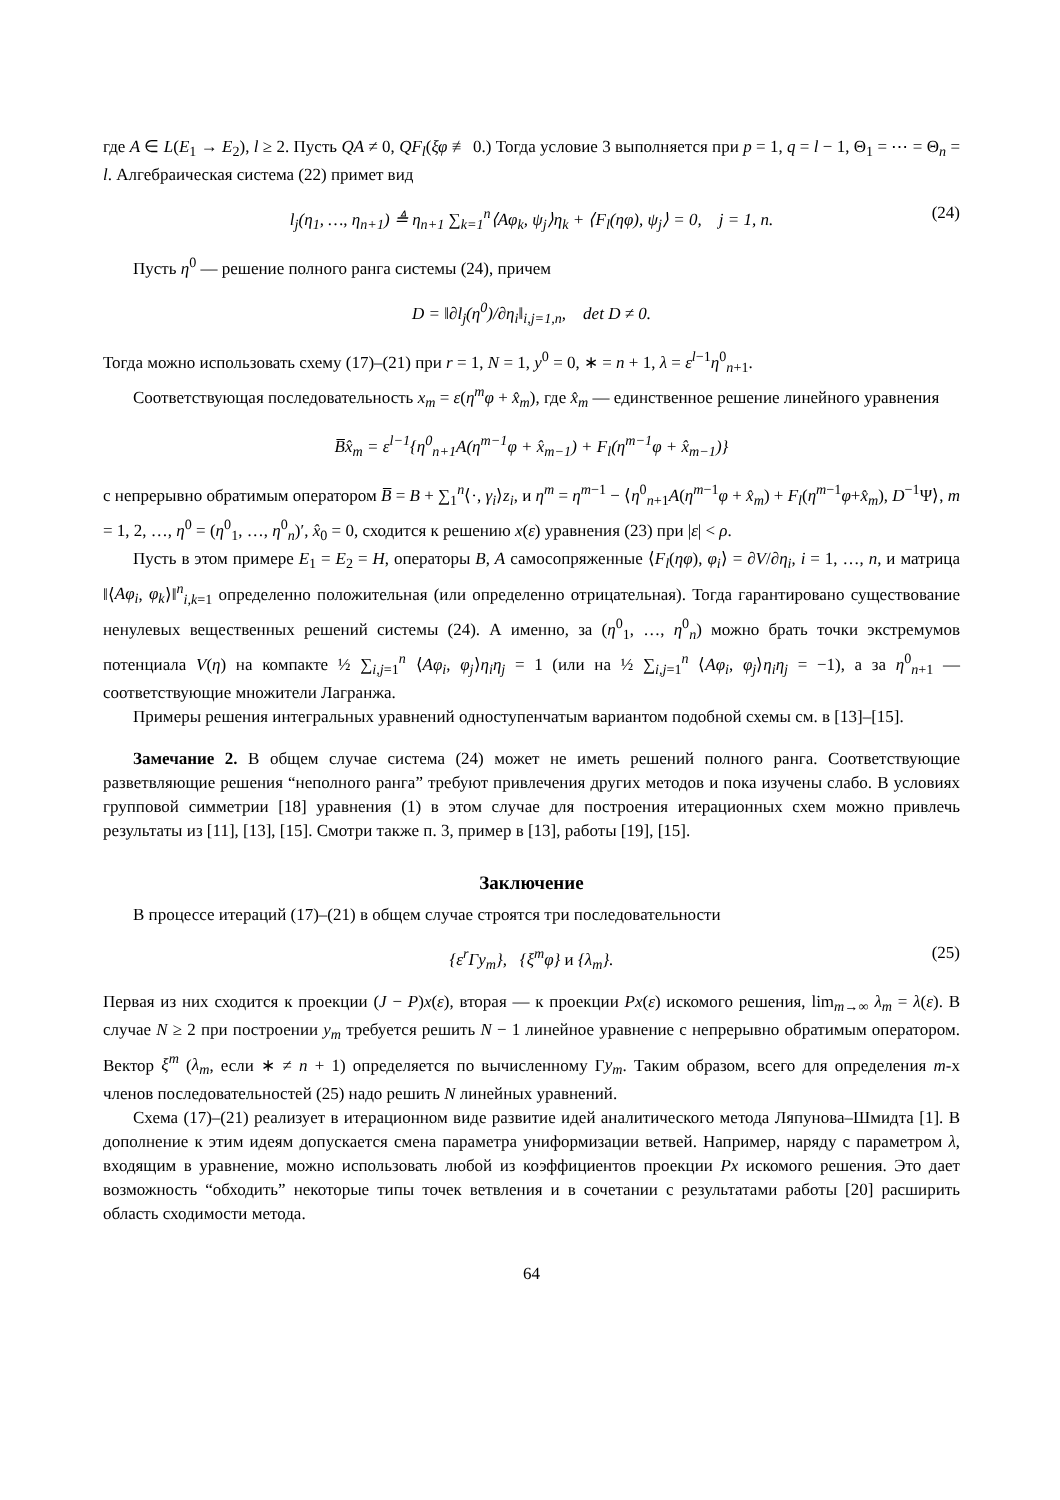где A ∈ L(E<sub>1</sub> → E<sub>2</sub>), l ≥ 2. Пусть QA ≠ 0, QF<sub>l</sub>(ξφ ≢ 0.) Тогда условие 3 выполняется при p = 1, q = l − 1, Θ<sub>1</sub> = ⋯ = Θ<sub>n</sub> = l. Алгебраическая система (22) примет вид
l<sub>j</sub>(η<sub>1</sub>, …, η<sub>n+1</sub>) ≜ η<sub>n+1</sub> ∑<sub>k=1</sub><sup>n</sup>⟨Aφ<sub>k</sub>, ψ<sub>j</sub>⟩η<sub>k</sub> + ⟨F<sub>l</sub>(ηφ), ψ<sub>j</sub>⟩ = 0, j = 1, n. (24)
Пусть η<sup>0</sup> — решение полного ранга системы (24), причем
D = ‖∂l<sub>j</sub>(η<sup>0</sup>)/∂η<sub>i</sub>‖<sub>i,j=1,n</sub>, det D ≠ 0.
Тогда можно использовать схему (17)–(21) при r = 1, N = 1, y<sup>0</sup> = 0, ∗ = n + 1, λ = ε<sup>l−1</sup>η<sup>0</sup><sub>n+1</sub>.
Соответствующая последовательность x<sub>m</sub> = ε(η<sup>m</sup>φ + x̂<sub>m</sub>), где x̂<sub>m</sub> — единственное решение линейного уравнения
B̅x̂<sub>m</sub> = ε<sup>l−1</sup>{η<sup>0</sup><sub>n+1</sub>A(η<sup>m−1</sup>φ + x̂<sub>m−1</sub>) + F<sub>l</sub>(η<sup>m−1</sup>φ + x̂<sub>m−1</sub>)}
с непрерывно обратимым оператором B̅ = B + ∑<sub>1</sub><sup>n</sup>⟨·, γ<sub>i</sub>⟩z<sub>i</sub>, и η<sup>m</sup> = η<sup>m−1</sup> − ⟨η<sup>0</sup><sub>n+1</sub>A(η<sup>m−1</sup>φ + x̂<sub>m</sub>) + F<sub>l</sub>(η<sup>m−1</sup>φ+x̂<sub>m</sub>), D<sup>−1</sup>Ψ⟩, m = 1, 2, …, η<sup>0</sup> = (η<sup>0</sup><sub>1</sub>, …, η<sup>0</sup><sub>n</sub>)′, x̂<sub>0</sub> = 0, сходится к решению x(ε) уравнения (23) при |ε| < ρ.
Пусть в этом примере E<sub>1</sub> = E<sub>2</sub> = H, операторы B, A самосопряженные ⟨F<sub>l</sub>(ηφ), φ<sub>i</sub>⟩ = ∂V/∂η<sub>i</sub>, i = 1, …, n, и матрица ‖⟨Aφ<sub>i</sub>, φ<sub>k</sub>⟩‖<sup>n</sup><sub>i,k=1</sub> определенно положительная (или определенно отрицательная). Тогда гарантировано существование ненулевых вещественных решений системы (24). А именно, за (η<sup>0</sup><sub>1</sub>, …, η<sup>0</sup><sub>n</sub>) можно брать точки экстремумов потенциала V(η) на компакте ½ ∑<sub>i,j=1</sub><sup>n</sup> ⟨Aφ<sub>i</sub>, φ<sub>j</sub>⟩η<sub>i</sub>η<sub>j</sub> = 1 (или на ½ ∑<sub>i,j=1</sub><sup>n</sup> ⟨Aφ<sub>i</sub>, φ<sub>j</sub>⟩η<sub>i</sub>η<sub>j</sub> = −1), а за η<sup>0</sup><sub>n+1</sub> — соответствующие множители Лагранжа.
Примеры решения интегральных уравнений одноступенчатым вариантом подобной схемы см. в [13]–[15].
Замечание 2. В общем случае система (24) может не иметь решений полного ранга. Соответствующие разветвляющие решения “неполного ранга” требуют привлечения других методов и пока изучены слабо. В условиях групповой симметрии [18] уравнения (1) в этом случае для построения итерационных схем можно привлечь результаты из [11], [13], [15]. Смотри также п. 3, пример в [13], работы [19], [15].
Заключение
В процессе итераций (17)–(21) в общем случае строятся три последовательности
{ε<sup>r</sup>Γy<sub>m</sub>}, {ξ<sup>m</sup>φ} и {λ<sub>m</sub>}. (25)
Первая из них сходится к проекции (J − P)x(ε), вторая — к проекции Px(ε) искомого решения, lim<sub>m→∞</sub> λ<sub>m</sub> = λ(ε). В случае N ≥ 2 при построении y<sub>m</sub> требуется решить N − 1 линейное уравнение с непрерывно обратимым оператором. Вектор ξ<sup>m</sup> (λ<sub>m</sub>, если ∗ ≠ n + 1) определяется по вычисленному Γy<sub>m</sub>. Таким образом, всего для определения m-х членов последовательностей (25) надо решить N линейных уравнений.
Схема (17)–(21) реализует в итерационном виде развитие идей аналитического метода Ляпунова–Шмидта [1]. В дополнение к этим идеям допускается смена параметра униформизации ветвей. Например, наряду с параметром λ, входящим в уравнение, можно использовать любой из коэффициентов проекции Px искомого решения. Это дает возможность “обходить” некоторые типы точек ветвления и в сочетании с результатами работы [20] расширить область сходимости метода.
64